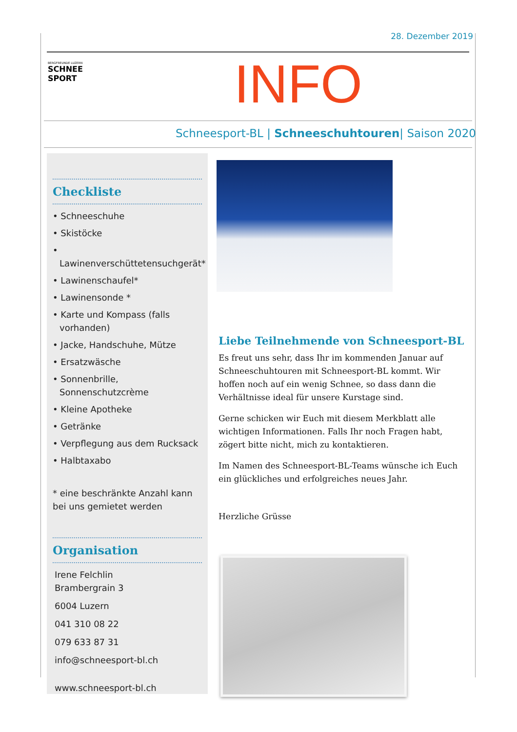28. Dezember 2019
BERGFREUNDE LUZERN
SCHNEE SPORT
INFO
Schneesport-BL | Schneeschuhtouren| Saison 2020
Checkliste
• Schneeschuhe
• Skistöcke
• Lawinenverschüttetensuchgerät*
• Lawinenschaufel*
• Lawinensonde *
• Karte und Kompass (falls vorhanden)
• Jacke, Handschuhe, Mütze
• Ersatzwäsche
• Sonnenbrille, Sonnenschutzcrème
• Kleine Apotheke
• Getränke
• Verpflegung aus dem Rucksack
• Halbtaxabo
* eine beschränkte Anzahl kann bei uns gemietet werden
Organisation
Irene Felchlin
Brambergrain 3
6004 Luzern
041 310 08 22
079 633 87 31
info@schneesport-bl.ch
www.schneesport-bl.ch
Liebe Teilnehmende von Schneesport-BL
Es freut uns sehr, dass Ihr im kommenden Januar auf Schneeschuhtouren mit Schneesport-BL kommt. Wir hoffen noch auf ein wenig Schnee, so dass dann die Verhältnisse ideal für unsere Kurstage sind.
Gerne schicken wir Euch mit diesem Merkblatt alle wichtigen Informationen. Falls Ihr noch Fragen habt, zögert bitte nicht, mich zu kontaktieren.
Im Namen des Schneesport-BL-Teams wünsche ich Euch ein glückliches und erfolgreiches neues Jahr.
Herzliche Grüsse